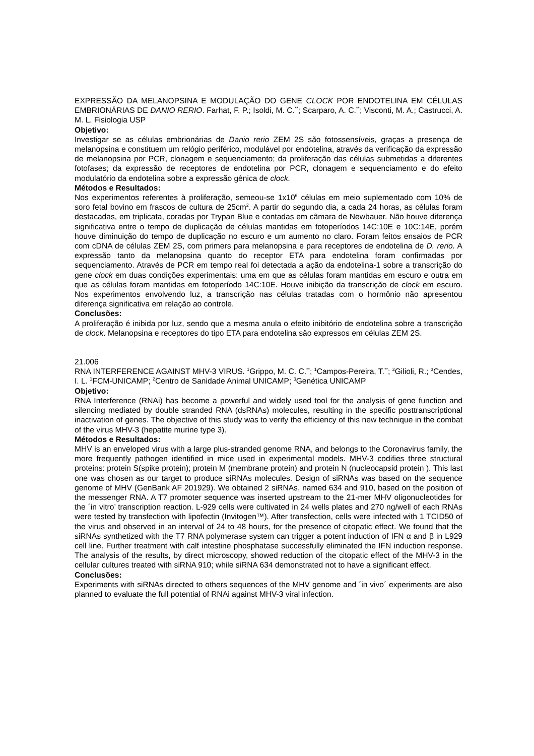EXPRESSÃO DA MELANOPSINA E MODULAÇÃO DO GENE CLOCK POR ENDOTELINA EM CÉLULAS EMBRIONÁRIAS DE DANIO RERIO. Farhat, F. P.; Isoldi, M. C.<sup>**</sup>; Scarparo, A. C.<sup>**</sup>; Visconti, M. A.; Castrucci, A. M. L. Fisiologia USP
Objetivo:
Investigar se as células embrionárias de Danio rerio ZEM 2S são fotossensíveis, graças a presença de melanopsina e constituem um relógio periférico, modulável por endotelina, através da verificação da expressão de melanopsina por PCR, clonagem e sequenciamento; da proliferação das células submetidas a diferentes fotofases; da expressão de receptores de endotelina por PCR, clonagem e sequenciamento e do efeito modulatório da endotelina sobre a expressão gênica de clock.
Métodos e Resultados:
Nos experimentos referentes à proliferação, semeou-se 1x10<sup>6</sup> células em meio suplementado com 10% de soro fetal bovino em frascos de cultura de 25cm<sup>2</sup>. A partir do segundo dia, a cada 24 horas, as células foram destacadas, em triplicata, coradas por Trypan Blue e contadas em câmara de Newbauer. Não houve diferença significativa entre o tempo de duplicação de células mantidas em fotoperíodos 14C:10E e 10C:14E, porém houve diminuição do tempo de duplicação no escuro e um aumento no claro. Foram feitos ensaios de PCR com cDNA de células ZEM 2S, com primers para melanopsina e para receptores de endotelina de D. rerio. A expressão tanto da melanopsina quanto do receptor ETA para endotelina foram confirmadas por sequenciamento. Através de PCR em tempo real foi detectada a ação da endotelina-1 sobre a transcrição do gene clock em duas condições experimentais: uma em que as células foram mantidas em escuro e outra em que as células foram mantidas em fotoperíodo 14C:10E. Houve inibição da transcrição de clock em escuro. Nos experimentos envolvendo luz, a transcrição nas células tratadas com o hormônio não apresentou diferença significativa em relação ao controle.
Conclusões:
A proliferação é inibida por luz, sendo que a mesma anula o efeito inibitório de endotelina sobre a transcrição de clock. Melanopsina e receptores do tipo ETA para endotelina são expressos em células ZEM 2S.
21.006
RNA INTERFERENCE AGAINST MHV-3 VIRUS. <sup>1</sup>Grippo, M. C. C.<sup>**</sup>; <sup>1</sup>Campos-Pereira, T.<sup>**</sup>; <sup>2</sup>Gilioli, R.; <sup>3</sup>Cendes, I. L. <sup>1</sup>FCM-UNICAMP; <sup>2</sup>Centro de Sanidade Animal UNICAMP; <sup>3</sup>Genética UNICAMP
Objetivo:
RNA Interference (RNAi) has become a powerful and widely used tool for the analysis of gene function and silencing mediated by double stranded RNA (dsRNAs) molecules, resulting in the specific posttranscriptional inactivation of genes. The objective of this study was to verify the efficiency of this new technique in the combat of the virus MHV-3 (hepatite murine type 3).
Métodos e Resultados:
MHV is an enveloped virus with a large plus-stranded genome RNA, and belongs to the Coronavirus family, the more frequently pathogen identified in mice used in experimental models. MHV-3 codifies three structural proteins: protein S(spike protein); protein M (membrane protein) and protein N (nucleocapsid protein ). This last one was chosen as our target to produce siRNAs molecules. Design of siRNAs was based on the sequence genome of MHV (GenBank AF 201929). We obtained 2 siRNAs, named 634 and 910, based on the position of the messenger RNA. A T7 promoter sequence was inserted upstream to the 21-mer MHV oligonucleotides for the ´in vitro’ transcription reaction. L-929 cells were cultivated in 24 wells plates and 270 ng/well of each RNAs were tested by transfection with lipofectin (Invitogen™). After transfection, cells were infected with 1 TCID50 of the virus and observed in an interval of 24 to 48 hours, for the presence of citopatic effect. We found that the siRNAs synthetized with the T7 RNA polymerase system can trigger a potent induction of IFN α and β in L929 cell line. Further treatment with calf intestine phosphatase successfully eliminated the IFN induction response. The analysis of the results, by direct microscopy, showed reduction of the citopatic effect of the MHV-3 in the cellular cultures treated with siRNA 910; while siRNA 634 demonstrated not to have a significant effect.
Conclusões:
Experiments with siRNAs directed to others sequences of the MHV genome and ´in vivo´ experiments are also planned to evaluate the full potential of RNAi against MHV-3 viral infection.